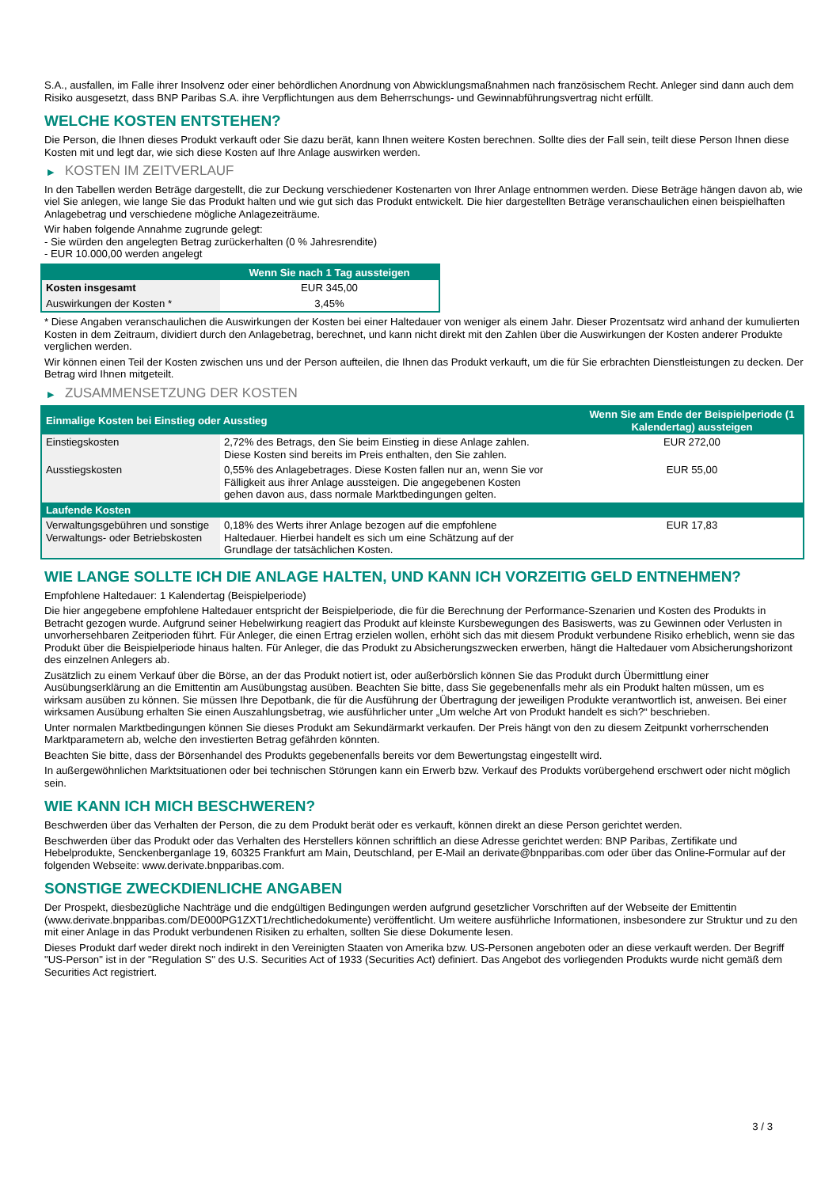S.A., ausfallen, im Falle ihrer Insolvenz oder einer behördlichen Anordnung von Abwicklungsmaßnahmen nach französischem Recht. Anleger sind dann auch dem Risiko ausgesetzt, dass BNP Paribas S.A. ihre Verpflichtungen aus dem Beherrschungs- und Gewinnabführungsvertrag nicht erfüllt.
WELCHE KOSTEN ENTSTEHEN?
Die Person, die Ihnen dieses Produkt verkauft oder Sie dazu berät, kann Ihnen weitere Kosten berechnen. Sollte dies der Fall sein, teilt diese Person Ihnen diese Kosten mit und legt dar, wie sich diese Kosten auf Ihre Anlage auswirken werden.
▶ KOSTEN IM ZEITVERLAUF
In den Tabellen werden Beträge dargestellt, die zur Deckung verschiedener Kostenarten von Ihrer Anlage entnommen werden. Diese Beträge hängen davon ab, wie viel Sie anlegen, wie lange Sie das Produkt halten und wie gut sich das Produkt entwickelt. Die hier dargestellten Beträge veranschaulichen einen beispielhaften Anlagebetrag und verschiedene mögliche Anlagezeiträume.
Wir haben folgende Annahme zugrunde gelegt:
- Sie würden den angelegten Betrag zurückerhalten (0 % Jahresrendite)
- EUR 10.000,00 werden angelegt
| | Wenn Sie nach 1 Tag aussteigen |
| --- | --- |
| Kosten insgesamt | EUR 345,00 |
| Auswirkungen der Kosten * | 3,45% |
* Diese Angaben veranschaulichen die Auswirkungen der Kosten bei einer Haltedauer von weniger als einem Jahr. Dieser Prozentsatz wird anhand der kumulierten Kosten in dem Zeitraum, dividiert durch den Anlagebetrag, berechnet, und kann nicht direkt mit den Zahlen über die Auswirkungen der Kosten anderer Produkte verglichen werden.
Wir können einen Teil der Kosten zwischen uns und der Person aufteilen, die Ihnen das Produkt verkauft, um die für Sie erbrachten Dienstleistungen zu decken. Der Betrag wird Ihnen mitgeteilt.
▶ ZUSAMMENSETZUNG DER KOSTEN
| Einmalige Kosten bei Einstieg oder Ausstieg | | Wenn Sie am Ende der Beispielperiode (1 Kalendertag) aussteigen |
| --- | --- | --- |
| Einstiegskosten | 2,72% des Betrags, den Sie beim Einstieg in diese Anlage zahlen. Diese Kosten sind bereits im Preis enthalten, den Sie zahlen. | EUR 272,00 |
| Ausstiegskosten | 0,55% des Anlagebetrages. Diese Kosten fallen nur an, wenn Sie vor Fälligkeit aus ihrer Anlage aussteigen. Die angegebenen Kosten gehen davon aus, dass normale Marktbedingungen gelten. | EUR 55,00 |
| Laufende Kosten | | |
| Verwaltungsgebühren und sonstige Verwaltungs- oder Betriebskosten | 0,18% des Werts ihrer Anlage bezogen auf die empfohlene Haltedauer. Hierbei handelt es sich um eine Schätzung auf der Grundlage der tatsächlichen Kosten. | EUR 17,83 |
WIE LANGE SOLLTE ICH DIE ANLAGE HALTEN, UND KANN ICH VORZEITIG GELD ENTNEHMEN?
Empfohlene Haltedauer: 1 Kalendertag (Beispielperiode)
Die hier angegebene empfohlene Haltedauer entspricht der Beispielperiode, die für die Berechnung der Performance-Szenarien und Kosten des Produkts in Betracht gezogen wurde. Aufgrund seiner Hebelwirkung reagiert das Produkt auf kleinste Kursbewegungen des Basiswerts, was zu Gewinnen oder Verlusten in unvorhersehbaren Zeitperioden führt. Für Anleger, die einen Ertrag erzielen wollen, erhöht sich das mit diesem Produkt verbundene Risiko erheblich, wenn sie das Produkt über die Beispielperiode hinaus halten. Für Anleger, die das Produkt zu Absicherungszwecken erwerben, hängt die Haltedauer vom Absicherungshorizont des einzelnen Anlegers ab.
Zusätzlich zu einem Verkauf über die Börse, an der das Produkt notiert ist, oder außerbörslich können Sie das Produkt durch Übermittlung einer Ausübungserklärung an die Emittentin am Ausübungstag ausüben. Beachten Sie bitte, dass Sie gegebenenfalls mehr als ein Produkt halten müssen, um es wirksam ausüben zu können. Sie müssen Ihre Depotbank, die für die Ausführung der Übertragung der jeweiligen Produkte verantwortlich ist, anweisen. Bei einer wirksamen Ausübung erhalten Sie einen Auszahlungsbetrag, wie ausführlicher unter „Um welche Art von Produkt handelt es sich?“ beschrieben.
Unter normalen Marktbedingungen können Sie dieses Produkt am Sekundärmarkt verkaufen. Der Preis hängt von den zu diesem Zeitpunkt vorherrschenden Marktparametern ab, welche den investierten Betrag gefährden könnten.
Beachten Sie bitte, dass der Börsenhandel des Produkts gegebenenfalls bereits vor dem Bewertungstag eingestellt wird.
In außergewöhnlichen Marktsituationen oder bei technischen Störungen kann ein Erwerb bzw. Verkauf des Produkts vorübergehend erschwert oder nicht möglich sein.
WIE KANN ICH MICH BESCHWEREN?
Beschwerden über das Verhalten der Person, die zu dem Produkt berät oder es verkauft, können direkt an diese Person gerichtet werden.
Beschwerden über das Produkt oder das Verhalten des Herstellers können schriftlich an diese Adresse gerichtet werden: BNP Paribas, Zertifikate und Hebelprodukte, Senckenberganlage 19, 60325 Frankfurt am Main, Deutschland, per E-Mail an derivate@bnpparibas.com oder über das Online-Formular auf der folgenden Webseite: www.derivate.bnpparibas.com.
SONSTIGE ZWECKDIENLICHE ANGABEN
Der Prospekt, diesbezügliche Nachträge und die endgültigen Bedingungen werden aufgrund gesetzlicher Vorschriften auf der Webseite der Emittentin (www.derivate.bnpparibas.com/DE000PG1ZXT1/rechtlichedokumente) veröffentlicht. Um weitere ausführliche Informationen, insbesondere zur Struktur und zu den mit einer Anlage in das Produkt verbundenen Risiken zu erhalten, sollten Sie diese Dokumente lesen.
Dieses Produkt darf weder direkt noch indirekt in den Vereinigten Staaten von Amerika bzw. US-Personen angeboten oder an diese verkauft werden. Der Begriff "US-Person" ist in der "Regulation S" des U.S. Securities Act of 1933 (Securities Act) definiert. Das Angebot des vorliegenden Produkts wurde nicht gemäß dem Securities Act registriert.
3 / 3